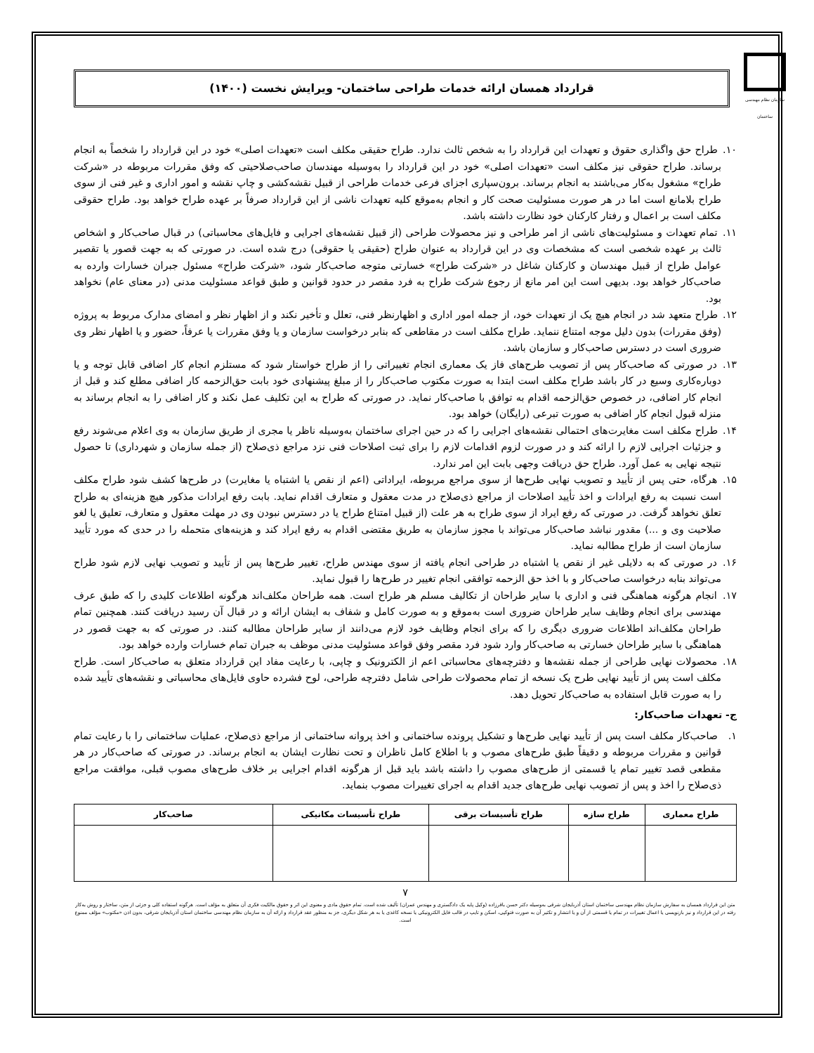سازمان نظام مهندسی ساختمان
قرارداد همسان ارائه خدمات طراحی ساختمان- ویرایش نخست (۱۴۰۰)
۱۰. طراح حق واگذاری حقوق و تعهدات این قرارداد را به شخص ثالث ندارد. طراح حقیقی مکلف است «تعهدات اصلی» خود در این قرارداد را شخصاً به انجام برساند. طراح حقوقی نیز مکلف است «تعهدات اصلی» خود در این قرارداد را به‌وسیله مهندسان صاحب‌صلاحیتی که وفق مقررات مربوطه در «شرکت طراح» مشغول به‌کار می‌باشند به انجام برساند. برون‌سپاری اجزای فرعی خدمات طراحی از قبیل نقشه‌کشی و چاپ نقشه و امور اداری و غیر فنی از سوی طراح بلامانع است اما در هر صورت مسئولیت صحت کار و انجام به‌موقع کلیه تعهدات ناشی از این قرارداد صرفاً بر عهده طراح خواهد بود. طراح حقوقی مکلف است بر اعمال و رفتار کارکنان خود نظارت داشته باشد.
۱۱. تمام تعهدات و مسئولیت‌های ناشی از امر طراحی و نیز محصولات طراحی (از قبیل نقشه‌های اجرایی و فایل‌های محاسباتی) در قبال صاحب‌کار و اشخاص ثالث بر عهده شخصی است که مشخصات وی در این قرارداد به عنوان طراح (حقیقی یا حقوقی) درج شده است. در صورتی که به جهت قصور یا تقصیر عوامل طراح از قبیل مهندسان و کارکنان شاغل در «شرکت طراح» خسارتی متوجه صاحب‌کار شود، «شرکت طراح» مسئول جبران خسارات وارده به صاحب‌کار خواهد بود. بدیهی است این امر مانع از رجوع شرکت طراح به فرد مقصر در حدود قوانین و طبق قواعد مسئولیت مدنی (در معنای عام) نخواهد بود.
۱۲. طراح متعهد شد در انجام هیچ یک از تعهدات خود، از جمله امور اداری و اظهارنظر فنی، تعلل و تأخیر نکند و از اظهار نظر و امضای مدارک مربوط به پروژه (وفق مقررات) بدون دلیل موجه امتناع ننماید. طراح مکلف است در مقاطعی که بنابر درخواست سازمان و یا وفق مقررات یا عرفاً، حضور و یا اظهار نظر وی ضروری است در دسترس صاحب‌کار و سازمان باشد.
۱۳. در صورتی که صاحب‌کار پس از تصویب طرح‌های فاز یک معماری انجام تغییراتی را از طراح خواستار شود که مستلزم انجام کار اضافی قابل توجه و یا دوباره‌کاری وسیع در کار باشد طراح مکلف است ابتدا به صورت مکتوب صاحب‌کار را از مبلغ پیشنهادی خود بابت حق‌الزحمه کار اضافی مطلع کند و قبل از انجام کار اضافی، در خصوص حق‌الزحمه اقدام به توافق با صاحب‌کار نماید. در صورتی که طراح به این تکلیف عمل نکند و کار اضافی را به انجام برساند به منزله قبول انجام کار اضافی به صورت تبرعی (رایگان) خواهد بود.
۱۴. طراح مکلف است مغایرت‌های احتمالی نقشه‌های اجرایی را که در حین اجرای ساختمان به‌وسیله ناظر یا مجری از طریق سازمان به وی اعلام می‌شوند رفع و جزئیات اجرایی لازم را ارائه کند و در صورت لزوم اقدامات لازم را برای ثبت اصلاحات فنی نزد مراجع ذی‌صلاح (از جمله سازمان و شهرداری) تا حصول نتیجه نهایی به عمل آورد. طراح حق دریافت وجهی بابت این امر ندارد.
۱۵. هرگاه، حتی پس از تأیید و تصویب نهایی طرح‌ها از سوی مراجع مربوطه، ایراداتی (اعم از نقص یا اشتباه یا مغایرت) در طرح‌ها کشف شود طراح مکلف است نسبت به رفع ایرادات و اخذ تأیید اصلاحات از مراجع ذی‌صلاح در مدت معقول و متعارف اقدام نماید. بابت رفع ایرادات مذکور هیچ هزینه‌ای به طراح تعلق نخواهد گرفت. در صورتی که رفع ایراد از سوی طراح به هر علت (از قبیل امتناع طراح یا در دسترس نبودن وی در مهلت معقول و متعارف، تعلیق یا لغو صلاحیت وی و ...) مقدور نباشد صاحب‌کار می‌تواند با مجوز سازمان به طریق مقتضی اقدام به رفع ایراد کند و هزینه‌های متحمله را در حدی که مورد تأیید سازمان است از طراح مطالبه نماید.
۱۶. در صورتی که به دلایلی غیر از نقص یا اشتباه در طراحی انجام یافته از سوی مهندس طراح، تغییر طرح‌ها پس از تأیید و تصویب نهایی لازم شود طراح می‌تواند بنابه درخواست صاحب‌کار و با اخذ حق الزحمه توافقی انجام تغییر در طرح‌ها را قبول نماید.
۱۷. انجام هرگونه هماهنگی فنی و اداری با سایر طراحان از تکالیف مسلم هر طراح است. همه طراحان مکلف‌اند هرگونه اطلاعات کلیدی را که طبق عرف مهندسی برای انجام وظایف سایر طراحان ضروری است به‌موقع و به صورت کامل و شفاف به ایشان ارائه و در قبال آن رسید دریافت کنند. همچنین تمام طراحان مکلف‌اند اطلاعات ضروری دیگری را که برای انجام وظایف خود لازم می‌دانند از سایر طراحان مطالبه کنند. در صورتی که به جهت قصور در هماهنگی با سایر طراحان خسارتی به صاحب‌کار وارد شود فرد مقصر وفق قواعد مسئولیت مدنی موظف به جبران تمام خسارات وارده خواهد بود.
۱۸. محصولات نهایی طراحی از جمله نقشه‌ها و دفترچه‌های محاسباتی اعم از الکترونیک و چاپی، با رعایت مفاد این قرارداد متعلق به صاحب‌کار است. طراح مکلف است پس از تأیید نهایی طرح یک نسخه از تمام محصولات طراحی شامل دفترچه طراحی، لوح فشرده حاوی فایل‌های محاسباتی و نقشه‌های تأیید شده را به صورت قابل استفاده به صاحب‌کار تحویل دهد.
ج- تعهدات صاحب‌کار:
۱. صاحب‌کار مکلف است پس از تأیید نهایی طرح‌ها و تشکیل پرونده ساختمانی و اخذ پروانه ساختمانی از مراجع ذی‌صلاح، عملیات ساختمانی را با رعایت تمام قوانین و مقررات مربوطه و دقیقاً طبق طرح‌های مصوب و با اطلاع کامل ناظران و تحت نظارت ایشان به انجام برساند. در صورتی که صاحب‌کار در هر مقطعی قصد تغییر تمام یا قسمتی از طرح‌های مصوب را داشته باشد باید قبل از هرگونه اقدام اجرایی بر خلاف طرح‌های مصوب قبلی، موافقت مراجع ذی‌صلاح را اخذ و پس از تصویب نهایی طرح‌های جدید اقدام به اجرای تغییرات مصوب بنماید.
| طراح معماری | طراح سازه | طراح تأسیسات برقی | طراح تأسیسات مکانیکی | صاحب‌کار |
| --- | --- | --- | --- | --- |
۷
متن این قرارداد همسان به سفارش سازمان نظام مهندسی ساختمان استان آذربایجان شرقی به‌وسیله دکتر حسن باقرزاده (وکیل پایه یک دادگستری و مهندس عمران) تألیف شده است. تمام حقوق مادی و معنوی این اثر و حقوق مالکیت فکری آن متعلق به مؤلف است. هرگونه استفاده کلی و جزئی از متن، ساختار و روش به‌کار رفته در این قرارداد و نیز بازنویسی یا اعمال تغییرات در تمام یا قسمتی از آن و یا انتشار و تکثیر آن به صورت فتوکپی، اسکن و تایپ در قالب فایل الکترونیکی یا نسخه کاغذی یا به هر شکل دیگری، جز به منظور عقد قرارداد و ارائه آن به سازمان نظام مهندسی ساختمان استان آذربایجان شرقی، بدون اذن «مکتوب» مؤلف ممنوع است.